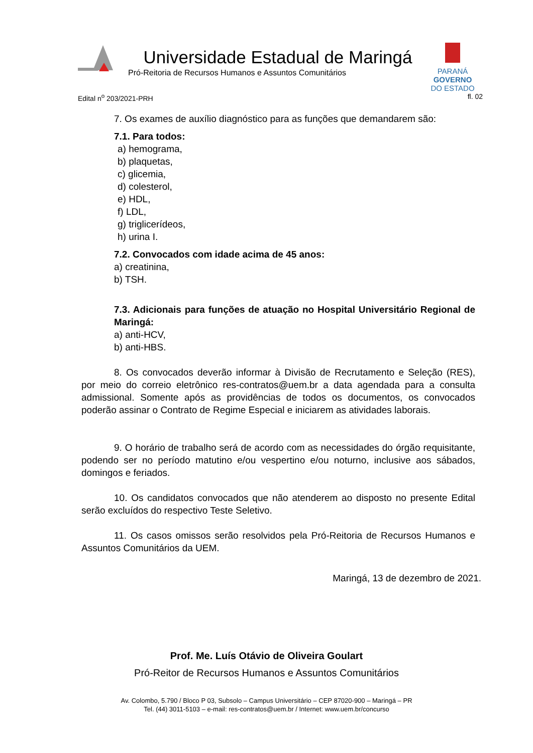Universidade Estadual de Maringá
Pró-Reitoria de Recursos Humanos e Assuntos Comunitários
PARANÁ
GOVERNO
DO ESTADO
Edital n<sup>o</sup> 203/2021-PRH fl. 02
7. Os exames de auxílio diagnóstico para as funções que demandarem são:
7.1. Para todos:
a) hemograma,
b) plaquetas,
c) glicemia,
d) colesterol,
e) HDL,
f) LDL,
g) triglicerídeos,
h) urina I.
7.2. Convocados com idade acima de 45 anos:
a) creatinina,
b) TSH.
7.3. Adicionais para funções de atuação no Hospital Universitário Regional de Maringá:
a) anti-HCV,
b) anti-HBS.
8. Os convocados deverão informar à Divisão de Recrutamento e Seleção (RES), por meio do correio eletrônico res-contratos@uem.br a data agendada para a consulta admissional. Somente após as providências de todos os documentos, os convocados poderão assinar o Contrato de Regime Especial e iniciarem as atividades laborais.
9. O horário de trabalho será de acordo com as necessidades do órgão requisitante, podendo ser no período matutino e/ou vespertino e/ou noturno, inclusive aos sábados, domingos e feriados.
10. Os candidatos convocados que não atenderem ao disposto no presente Edital serão excluídos do respectivo Teste Seletivo.
11. Os casos omissos serão resolvidos pela Pró-Reitoria de Recursos Humanos e Assuntos Comunitários da UEM.
Maringá, 13 de dezembro de 2021.
Prof. Me. Luís Otávio de Oliveira Goulart
Pró-Reitor de Recursos Humanos e Assuntos Comunitários
Av. Colombo, 5.790 / Bloco P 03, Subsolo – Campus Universitário – CEP 87020-900 – Maringá – PR
Tel. (44) 3011-5103 – e-mail: res-contratos@uem.br / Internet: www.uem.br/concurso